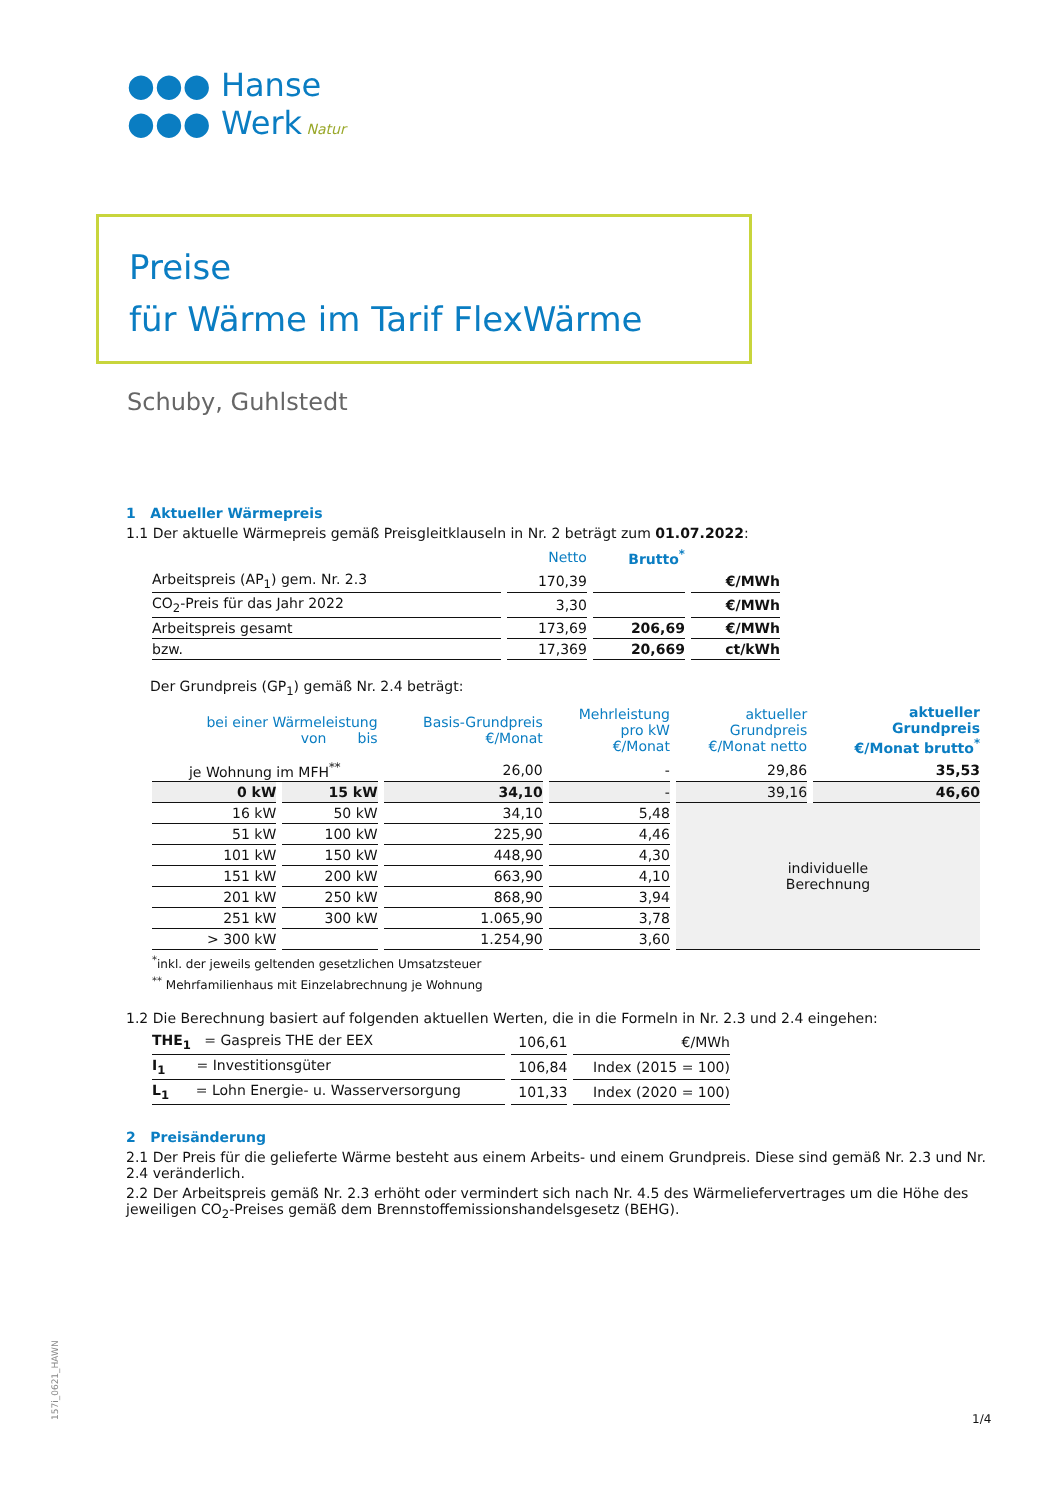●●● Hanse
●●● Werk Natur
Preise
für Wärme im Tarif FlexWärme
Schuby, Guhlstedt
1 Aktueller Wärmepreis
1.1 Der aktuelle Wärmepreis gemäß Preisgleitklauseln in Nr. 2 beträgt zum 01.07.2022:
| | Netto | Brutto<sup>*</sup> | |
| --- | --- | --- | --- |
| Arbeitspreis (AP<sub>1</sub>) gem. Nr. 2.3 | 170,39 | | €/MWh |
| CO<sub>2</sub>-Preis für das Jahr 2022 | 3,30 | | €/MWh |
| Arbeitspreis gesamt | 173,69 | 206,69 | €/MWh |
| bzw. | 17,369 | 20,669 | ct/kWh |
Der Grundpreis (GP<sub>1</sub>) gemäß Nr. 2.4 beträgt:
| bei einer Wärmeleistung von bis | | Basis-Grundpreis €/Monat | Mehrleistung pro kW €/Monat | aktueller Grundpreis €/Monat netto | aktueller Grundpreis €/Monat brutto<sup>*</sup> |
| --- | --- | --- | --- | --- | --- |
| je Wohnung im MFH<sup>**</sup> | | 26,00 | - | 29,86 | 35,53 |
| 0 kW | 15 kW | 34,10 | - | 39,16 | 46,60 |
| 16 kW | 50 kW | 34,10 | 5,48 | individuelle Berechnung | |
| 51 kW | 100 kW | 225,90 | 4,46 | | |
| 101 kW | 150 kW | 448,90 | 4,30 | | |
| 151 kW | 200 kW | 663,90 | 4,10 | | |
| 201 kW | 250 kW | 868,90 | 3,94 | | |
| 251 kW | 300 kW | 1.065,90 | 3,78 | | |
| > 300 kW | | 1.254,90 | 3,60 | | |
<sup>*</sup> inkl. der jeweils geltenden gesetzlichen Umsatzsteuer
<sup>**</sup> Mehrfamilienhaus mit Einzelabrechnung je Wohnung
1.2 Die Berechnung basiert auf folgenden aktuellen Werten, die in die Formeln in Nr. 2.3 und 2.4 eingehen:
| THE<sub>1</sub> = Gaspreis THE der EEX | 106,61 | €/MWh |
| I<sub>1</sub> = Investitionsgüter | 106,84 | Index (2015 = 100) |
| L<sub>1</sub> = Lohn Energie- u. Wasserversorgung | 101,33 | Index (2020 = 100) |
2 Preisänderung
2.1 Der Preis für die gelieferte Wärme besteht aus einem Arbeits- und einem Grundpreis. Diese sind gemäß Nr. 2.3 und Nr. 2.4 veränderlich.
2.2 Der Arbeitspreis gemäß Nr. 2.3 erhöht oder vermindert sich nach Nr. 4.5 des Wärmeliefervertrages um die Höhe des jeweiligen CO<sub>2</sub>-Preises gemäß dem Brennstoffemissionshandelsgesetz (BEHG).
157i_0621_HAWN 1/4